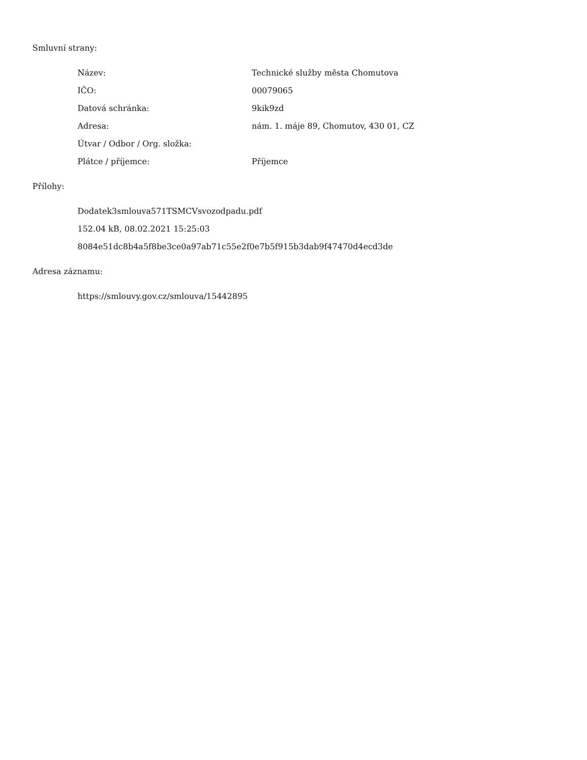Smluvní strany:
| Název: | Technické služby města Chomutova |
| IČO: | 00079065 |
| Datová schránka: | 9kik9zd |
| Adresa: | nám. 1. máje 89, Chomutov, 430 01, CZ |
| Útvar / Odbor / Org. složka: | |
| Plátce / příjemce: | Příjemce |
Přílohy:
Dodatek3smlouva571TSMCVsvozodpadu.pdf
152.04 kB, 08.02.2021 15:25:03
8084e51dc8b4a5f8be3ce0a97ab71c55e2f0e7b5f915b3dab9f47470d4ecd3de
Adresa záznamu:
https://smlouvy.gov.cz/smlouva/15442895